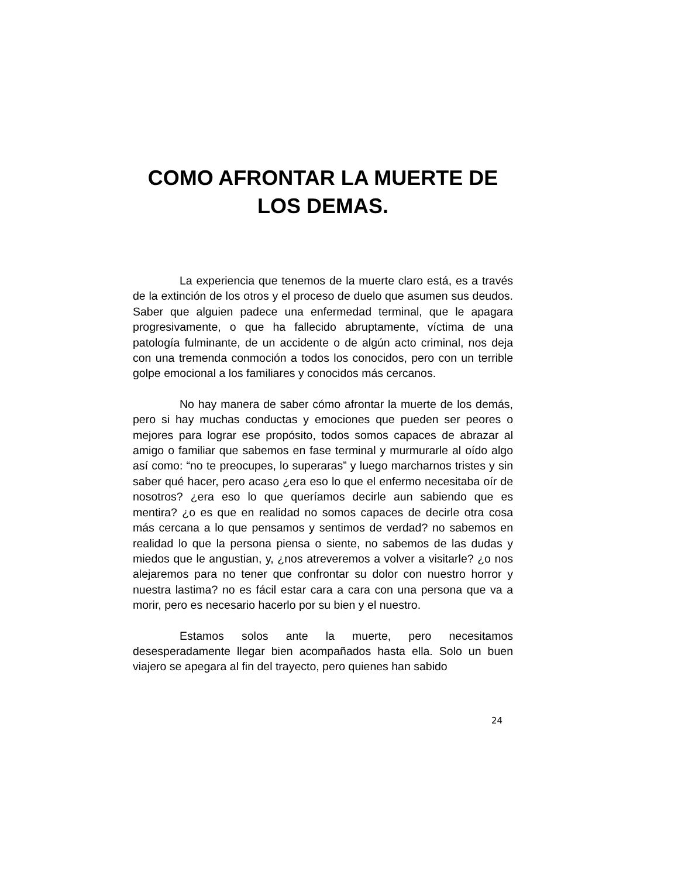COMO AFRONTAR LA MUERTE DE LOS DEMAS.
La experiencia que tenemos de la muerte claro está, es a través de la extinción de los otros y el proceso de duelo que asumen sus deudos. Saber que alguien padece una enfermedad terminal, que le apagara progresivamente, o que ha fallecido abruptamente, víctima de una patología fulminante, de un accidente o de algún acto criminal, nos deja con una tremenda conmoción a todos los conocidos, pero con un terrible golpe emocional a los familiares y conocidos más cercanos.
No hay manera de saber cómo afrontar la muerte de los demás, pero si hay muchas conductas y emociones que pueden ser peores o mejores para lograr ese propósito, todos somos capaces de abrazar al amigo o familiar que sabemos en fase terminal y murmurarle al oído algo así como: “no te preocupes, lo superaras” y luego marcharnos tristes y sin saber qué hacer, pero acaso ¿era eso lo que el enfermo necesitaba oír de nosotros? ¿era eso lo que queríamos decirle aun sabiendo que es mentira? ¿o es que en realidad no somos capaces de decirle otra cosa más cercana a lo que pensamos y sentimos de verdad? no sabemos en realidad lo que la persona piensa o siente, no sabemos de las dudas y miedos que le angustian, y, ¿nos atreveremos a volver a visitarle? ¿o nos alejaremos para no tener que confrontar su dolor con nuestro horror y nuestra lastima? no es fácil estar cara a cara con una persona que va a morir, pero es necesario hacerlo por su bien y el nuestro.
Estamos solos ante la muerte, pero necesitamos desesperadamente llegar bien acompañados hasta ella. Solo un buen viajero se apegara al fin del trayecto, pero quienes han sabido
24